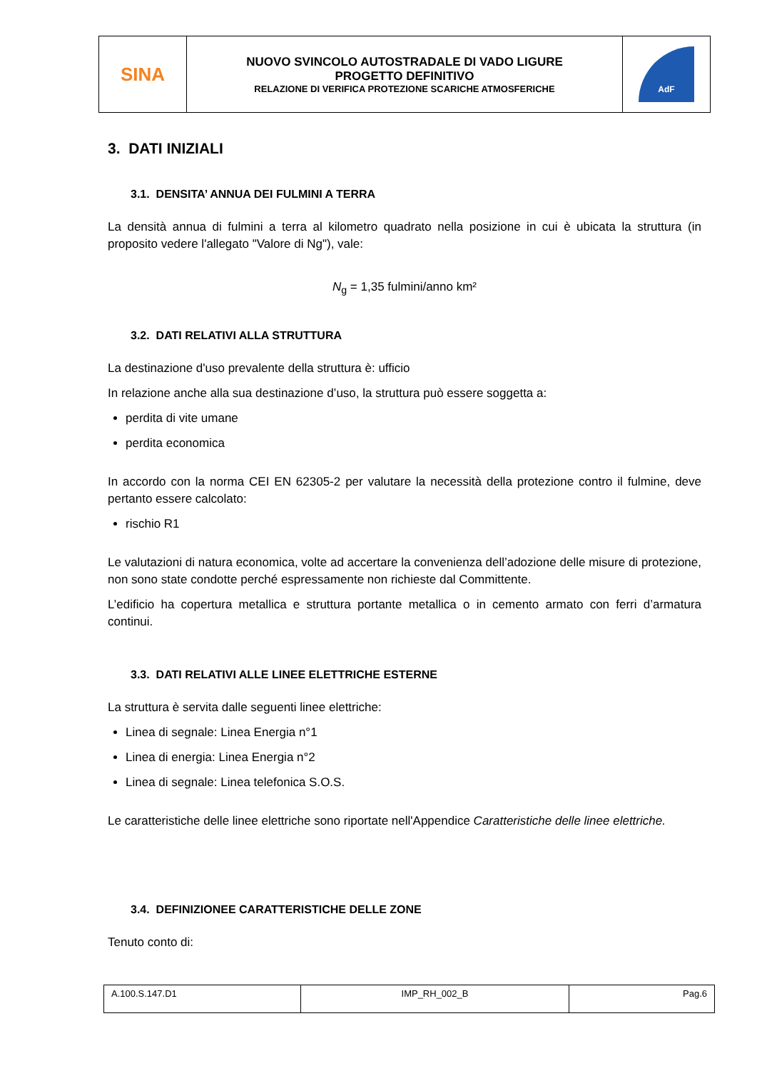| SINA | NUOVO SVINCOLO AUTOSTRADALE DI VADO LIGURE PROGETTO DEFINITIVO RELAZIONE DI VERIFICA PROTEZIONE SCARICHE ATMOSFERICHE | AdF |
3. DATI INIZIALI
3.1. DENSITA’ ANNUA DEI FULMINI A TERRA
La densità annua di fulmini a terra al kilometro quadrato nella posizione in cui è ubicata la struttura (in proposito vedere l'allegato "Valore di Ng"), vale:
N<sub>g</sub> = 1,35 fulmini/anno km²
3.2. DATI RELATIVI ALLA STRUTTURA
La destinazione d'uso prevalente della struttura è: ufficio
In relazione anche alla sua destinazione d’uso, la struttura può essere soggetta a:
perdita di vite umane
perdita economica
In accordo con la norma CEI EN 62305-2 per valutare la necessità della protezione contro il fulmine, deve pertanto essere calcolato:
rischio R1
Le valutazioni di natura economica, volte ad accertare la convenienza dell’adozione delle misure di protezione, non sono state condotte perché espressamente non richieste dal Committente.
L’edificio ha copertura metallica e struttura portante metallica o in cemento armato con ferri d’armatura continui.
3.3. DATI RELATIVI ALLE LINEE ELETTRICHE ESTERNE
La struttura è servita dalle seguenti linee elettriche:
Linea di segnale: Linea Energia n°1
Linea di energia: Linea Energia n°2
Linea di segnale: Linea telefonica S.O.S.
Le caratteristiche delle linee elettriche sono riportate nell'Appendice Caratteristiche delle linee elettriche.
3.4. DEFINIZIONEE CARATTERISTICHE DELLE ZONE
Tenuto conto di:
| A.100.S.147.D1 | IMP_RH_002_B | Pag.6 |